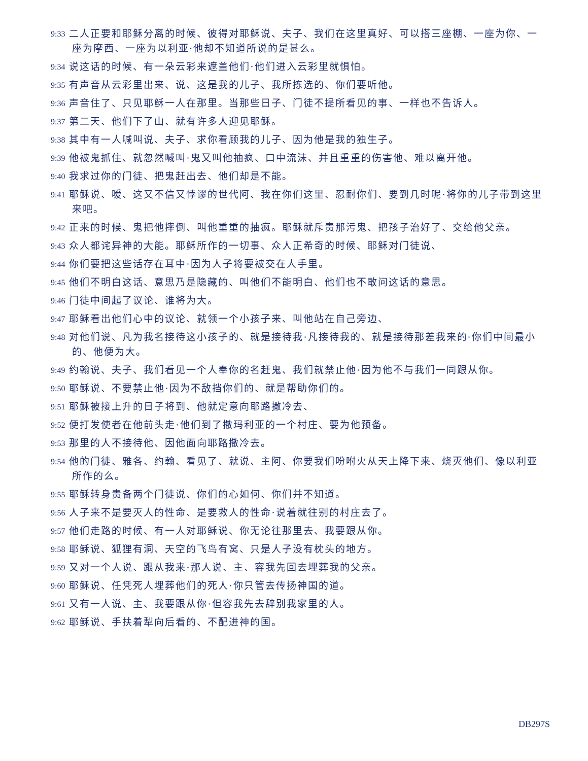9:33 二人正要和耶稣分离的时候、彼得对耶稣说、夫子、我们在这里真好、可以搭三座棚、一座为你、一座为摩西、一座为以利亚·他却不知道所说的是甚么。
9:34 说这话的时候、有一朵云彩来遮盖他们·他们进入云彩里就惧怕。
9:35 有声音从云彩里出来、说、这是我的儿子、我所拣选的、你们要听他。
9:36 声音住了、只见耶稣一人在那里。当那些日子、门徒不提所看见的事、一样也不告诉人。
9:37 第二天、他们下了山、就有许多人迎见耶稣。
9:38 其中有一人喊叫说、夫子、求你看顾我的儿子、因为他是我的独生子。
9:39 他被鬼抓住、就忽然喊叫·鬼又叫他抽疯、口中流沫、并且重重的伤害他、难以离开他。
9:40 我求过你的门徒、把鬼赶出去、他们却是不能。
9:41 耶稣说、嗳、这又不信又悖谬的世代阿、我在你们这里、忍耐你们、要到几时呢·将你的儿子带到这里来吧。
9:42 正来的时候、鬼把他摔倒、叫他重重的抽疯。耶稣就斥责那污鬼、把孩子治好了、交给他父亲。
9:43 众人都诧异神的大能。耶稣所作的一切事、众人正希奇的时候、耶稣对门徒说、
9:44 你们要把这些话存在耳中·因为人子将要被交在人手里。
9:45 他们不明白这话、意思乃是隐藏的、叫他们不能明白、他们也不敢问这话的意思。
9:46 门徒中间起了议论、谁将为大。
9:47 耶稣看出他们心中的议论、就领一个小孩子来、叫他站在自己旁边、
9:48 对他们说、凡为我名接待这小孩子的、就是接待我·凡接待我的、就是接待那差我来的·你们中间最小的、他便为大。
9:49 约翰说、夫子、我们看见一个人奉你的名赶鬼、我们就禁止他·因为他不与我们一同跟从你。
9:50 耶稣说、不要禁止他·因为不敌挡你们的、就是帮助你们的。
9:51 耶稣被接上升的日子将到、他就定意向耶路撒冷去、
9:52 便打发使者在他前头走·他们到了撒玛利亚的一个村庄、要为他预备。
9:53 那里的人不接待他、因他面向耶路撒冷去。
9:54 他的门徒、雅各、约翰、看见了、就说、主阿、你要我们吩咐火从天上降下来、烧灭他们、像以利亚所作的么。
9:55 耶稣转身责备两个门徒说、你们的心如何、你们并不知道。
9:56 人子来不是要灭人的性命、是要救人的性命·说着就往别的村庄去了。
9:57 他们走路的时候、有一人对耶稣说、你无论往那里去、我要跟从你。
9:58 耶稣说、狐狸有洞、天空的飞鸟有窝、只是人子没有枕头的地方。
9:59 又对一个人说、跟从我来·那人说、主、容我先回去埋葬我的父亲。
9:60 耶稣说、任凭死人埋葬他们的死人·你只管去传扬神国的道。
9:61 又有一人说、主、我要跟从你·但容我先去辞别我家里的人。
9:62 耶稣说、手扶着犁向后看的、不配进神的国。
DB297S